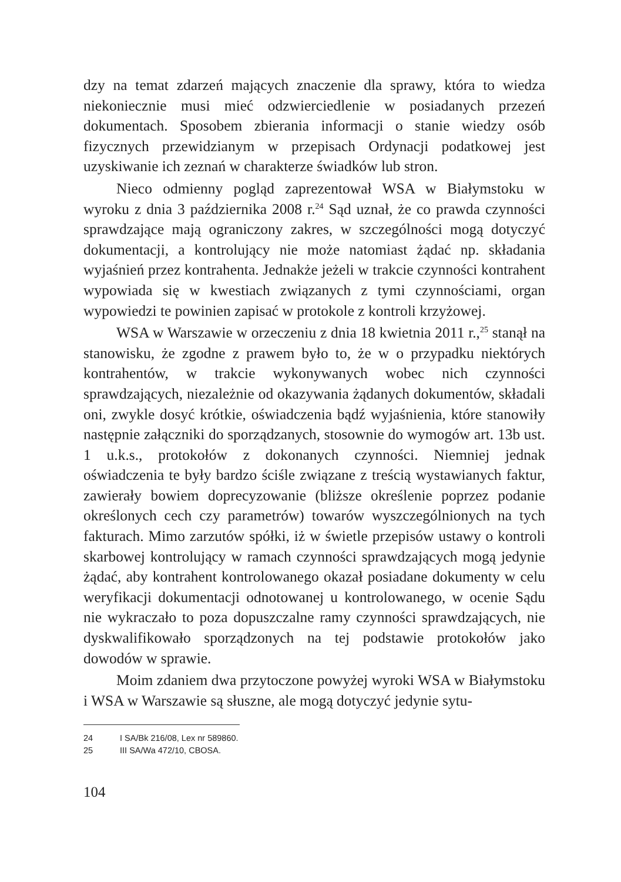dzy na temat zdarzeń mających znaczenie dla sprawy, która to wiedza niekoniecznie musi mieć odzwierciedlenie w posiadanych przezeń dokumentach. Sposobem zbierania informacji o stanie wiedzy osób fizycznych przewidzianym w przepisach Ordynacji podatkowej jest uzyskiwanie ich zeznań w charakterze świadków lub stron.
Nieco odmienny pogląd zaprezentował WSA w Białymstoku w wyroku z dnia 3 października 2008 r.<sup>24</sup> Sąd uznał, że co prawda czynności sprawdzające mają ograniczony zakres, w szczególności mogą dotyczyć dokumentacji, a kontrolujący nie może natomiast żądać np. składania wyjaśnień przez kontrahenta. Jednakże jeżeli w trakcie czynności kontrahent wypowiada się w kwestiach związanych z tymi czynnościami, organ wypowiedzi te powinien zapisać w protokole z kontroli krzyżowej.
WSA w Warszawie w orzeczeniu z dnia 18 kwietnia 2011 r.,<sup>25</sup> stanął na stanowisku, że zgodne z prawem było to, że w o przypadku niektórych kontrahentów, w trakcie wykonywanych wobec nich czynności sprawdzających, niezależnie od okazywania żądanych dokumentów, składali oni, zwykle dosyć krótkie, oświadczenia bądź wyjaśnienia, które stanowiły następnie załączniki do sporządzanych, stosownie do wymogów art. 13b ust. 1 u.k.s., protokołów z dokonanych czynności. Niemniej jednak oświadczenia te były bardzo ściśle związane z treścią wystawianych faktur, zawierały bowiem doprecyzowanie (bliższe określenie poprzez podanie określonych cech czy parametrów) towarów wyszczególnionych na tych fakturach. Mimo zarzutów spółki, iż w świetle przepisów ustawy o kontroli skarbowej kontrolujący w ramach czynności sprawdzających mogą jedynie żądać, aby kontrahent kontrolowanego okazał posiadane dokumenty w celu weryfikacji dokumentacji odnotowanej u kontrolowanego, w ocenie Sądu nie wykraczało to poza dopuszczalne ramy czynności sprawdzających, nie dyskwalifikowało sporządzonych na tej podstawie protokołów jako dowodów w sprawie.
Moim zdaniem dwa przytoczone powyżej wyroki WSA w Białymstoku i WSA w Warszawie są słuszne, ale mogą dotyczyć jedynie sytu-
24 I SA/Bk 216/08, Lex nr 589860.
25 III SA/Wa 472/10, CBOSA.
104